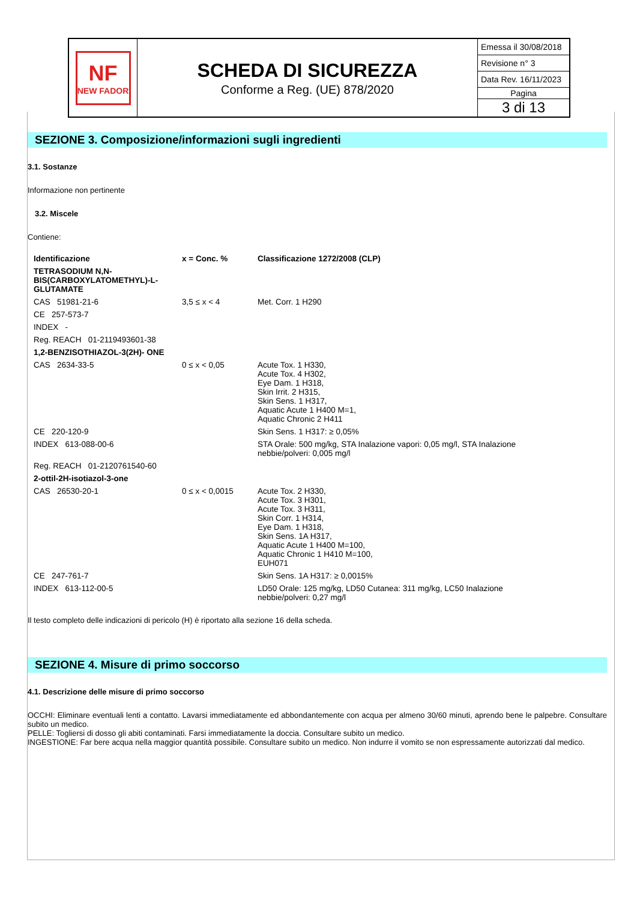NF
NEW FADOR
SCHEDA DI SICUREZZA
Conforme a Reg. (UE) 878/2020
Emessa il 30/08/2018
Revisione n° 3
Data Rev. 16/11/2023
Pagina
3 di 13
SEZIONE 3. Composizione/informazioni sugli ingredienti
3.1. Sostanze
Informazione non pertinente
3.2. Miscele
Contiene:
| Identificazione | x = Conc. % | Classificazione 1272/2008 (CLP) |
| TETRASODIUM N,N- BIS(CARBOXYLATOMETHYL)-L- GLUTAMATE | | |
| CAS 51981-21-6 | 3,5 ≤ x < 4 | Met. Corr. 1 H290 |
| CE 257-573-7 | | |
| INDEX - | | |
| Reg. REACH 01-2119493601-38 | | |
| 1,2-BENZISOTHIAZOL-3(2H)- ONE | | |
| CAS 2634-33-5 | 0 ≤ x < 0,05 | Acute Tox. 1 H330, Acute Tox. 4 H302, Eye Dam. 1 H318, Skin Irrit. 2 H315, Skin Sens. 1 H317, Aquatic Acute 1 H400 M=1, Aquatic Chronic 2 H411 |
| CE 220-120-9 | | Skin Sens. 1 H317: ≥ 0,05% |
| INDEX 613-088-00-6 | | STA Orale: 500 mg/kg, STA Inalazione vapori: 0,05 mg/l, STA Inalazione nebbie/polveri: 0,005 mg/l |
| Reg. REACH 01-2120761540-60 | | |
| 2-ottil-2H-isotiazol-3-one | | |
| CAS 26530-20-1 | 0 ≤ x < 0,0015 | Acute Tox. 2 H330, Acute Tox. 3 H301, Acute Tox. 3 H311, Skin Corr. 1 H314, Eye Dam. 1 H318, Skin Sens. 1A H317, Aquatic Acute 1 H400 M=100, Aquatic Chronic 1 H410 M=100, EUH071 |
| CE 247-761-7 | | Skin Sens. 1A H317: ≥ 0,0015% |
| INDEX 613-112-00-5 | | LD50 Orale: 125 mg/kg, LD50 Cutanea: 311 mg/kg, LC50 Inalazione nebbie/polveri: 0,27 mg/l |
Il testo completo delle indicazioni di pericolo (H) è riportato alla sezione 16 della scheda.
SEZIONE 4. Misure di primo soccorso
4.1. Descrizione delle misure di primo soccorso
OCCHI: Eliminare eventuali lenti a contatto. Lavarsi immediatamente ed abbondantemente con acqua per almeno 30/60 minuti, aprendo bene le palpebre. Consultare subito un medico.
PELLE: Togliersi di dosso gli abiti contaminati. Farsi immediatamente la doccia. Consultare subito un medico.
INGESTIONE: Far bere acqua nella maggior quantità possibile. Consultare subito un medico. Non indurre il vomito se non espressamente autorizzati dal medico.